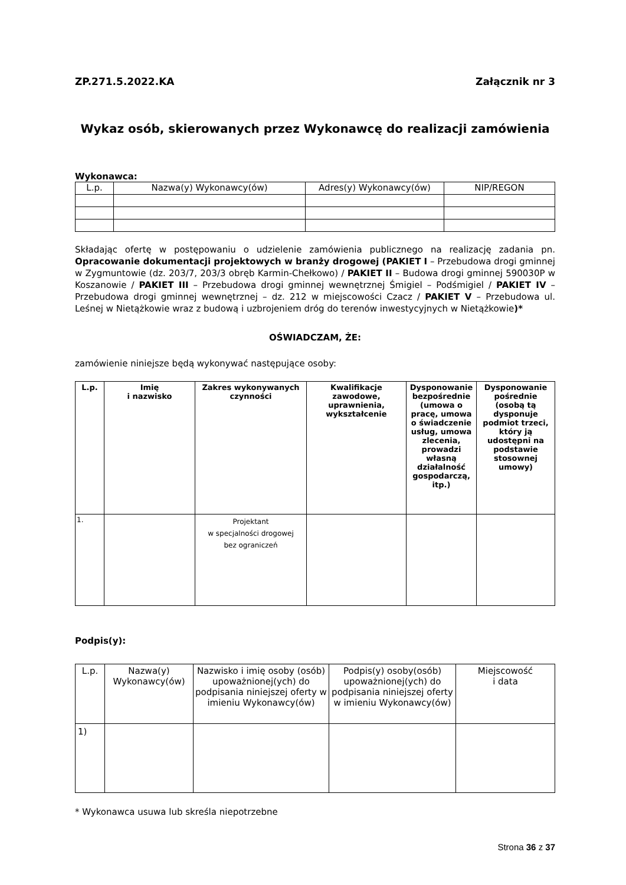ZP.271.5.2022.KA Załącznik nr 3
Wykaz osób, skierowanych przez Wykonawcę do realizacji zamówienia
Wykonawca:
| L.p. | Nazwa(y) Wykonawcy(ów) | Adres(y) Wykonawcy(ów) | NIP/REGON |
| --- | --- | --- | --- |
Składając ofertę w postępowaniu o udzielenie zamówienia publicznego na realizację zadania pn. Opracowanie dokumentacji projektowych w branży drogowej (PAKIET I – Przebudowa drogi gminnej w Zygmuntowie (dz. 203/7, 203/3 obręb Karmin-Chełkowo) / PAKIET II – Budowa drogi gminnej 590030P w Koszanowie / PAKIET III – Przebudowa drogi gminnej wewnętrznej Śmigiel – Podśmigiel / PAKIET IV – Przebudowa drogi gminnej wewnętrznej – dz. 212 w miejscowości Czacz / PAKIET V – Przebudowa ul. Leśnej w Nietążkowie wraz z budową i uzbrojeniem dróg do terenów inwestycyjnych w Nietążkowie)*
OŚWIADCZAM, ŻE:
zamówienie niniejsze będą wykonywać następujące osoby:
| L.p. | Imię i nazwisko | Zakres wykonywanych czynności | Kwalifikacje zawodowe, uprawnienia, wykształcenie | Dysponowanie bezpośrednie (umowa o pracę, umowa o świadczenie usług, umowa zlecenia, prowadzi własną działalność gospodarczą, itp.) | Dysponowanie pośrednie (osobą tą dysponuje podmiot trzeci, który ją udostępni na podstawie stosownej umowy) |
| --- | --- | --- | --- | --- | --- |
| 1. | | Projektant w specjalności drogowej bez ograniczeń | | | |
Podpis(y):
| L.p. | Nazwa(y) Wykonawcy(ów) | Nazwisko i imię osoby (osób) upoważnionej(ych) do podpisania niniejszej oferty w imieniu Wykonawcy(ów) | Podpis(y) osoby(osób) upoważnionej(ych) do podpisania niniejszej oferty w imieniu Wykonawcy(ów) | Miejscowość i data |
| --- | --- | --- | --- | --- |
| 1) | | | | |
* Wykonawca usuwa lub skreśla niepotrzebne
Strona 36 z 37